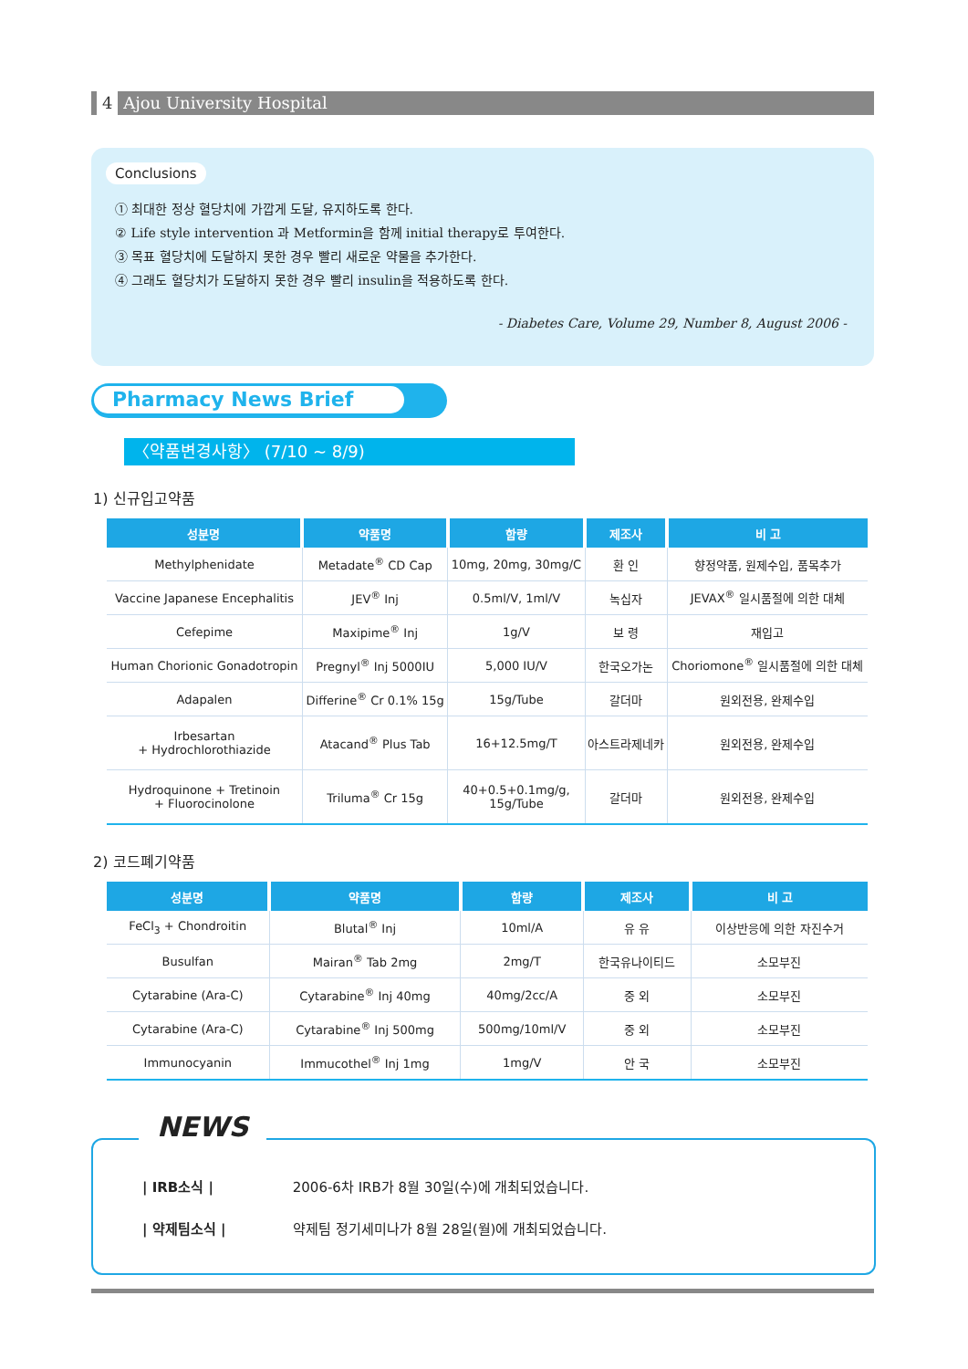4 Ajou University Hospital
Conclusions
① 최대한 정상 혈당치에 가깝게 도달, 유지하도록 한다.
② Life style intervention 과 Metformin을 함께 initial therapy로 투여한다.
③ 목표 혈당치에 도달하지 못한 경우 빨리 새로운 약물을 추가한다.
④ 그래도 혈당치가 도달하지 못한 경우 빨리 insulin을 적용하도록 한다.
- Diabetes Care, Volume 29, Number 8, August 2006 -
Pharmacy News Brief
〈약품변경사항〉 (7/10 ~ 8/9)
1) 신규입고약품
| 성분명 | 약품명 | 함량 | 제조사 | 비 고 |
| --- | --- | --- | --- | --- |
| Methylphenidate | Metadate<sup>®</sup> CD Cap | 10mg, 20mg, 30mg/C | 환 인 | 향정약품, 원제수입, 품목추가 |
| Vaccine Japanese Encephalitis | JEV<sup>®</sup> Inj | 0.5ml/V, 1ml/V | 녹십자 | JEVAX<sup>®</sup> 일시품절에 의한 대체 |
| Cefepime | Maxipime<sup>®</sup> Inj | 1g/V | 보 령 | 재입고 |
| Human Chorionic Gonadotropin | Pregnyl<sup>®</sup> Inj 5000IU | 5,000 IU/V | 한국오가논 | Choriomone<sup>®</sup> 일시품절에 의한 대체 |
| Adapalen | Differine<sup>®</sup> Cr 0.1% 15g | 15g/Tube | 갈더마 | 원외전용, 완제수입 |
| Irbesartan + Hydrochlorothiazide | Atacand<sup>®</sup> Plus Tab | 16+12.5mg/T | 아스트라제네카 | 원외전용, 완제수입 |
| Hydroquinone + Tretinoin + Fluorocinolone | Triluma<sup>®</sup> Cr 15g | 40+0.5+0.1mg/g, 15g/Tube | 갈더마 | 원외전용, 완제수입 |
2) 코드폐기약품
| 성분명 | 약품명 | 함량 | 제조사 | 비 고 |
| --- | --- | --- | --- | --- |
| FeCl<sub>3</sub> + Chondroitin | Blutal<sup>®</sup> Inj | 10ml/A | 유 유 | 이상반응에 의한 자진수거 |
| Busulfan | Mairan<sup>®</sup> Tab 2mg | 2mg/T | 한국유나이티드 | 소모부진 |
| Cytarabine (Ara-C) | Cytarabine<sup>®</sup> Inj 40mg | 40mg/2cc/A | 중 외 | 소모부진 |
| Cytarabine (Ara-C) | Cytarabine<sup>®</sup> Inj 500mg | 500mg/10ml/V | 중 외 | 소모부진 |
| Immunocyanin | Immucothel<sup>®</sup> Inj 1mg | 1mg/V | 안 국 | 소모부진 |
NEWS
| IRB소식 | 2006-6차 IRB가 8월 30일(수)에 개최되었습니다.
| 약제팀소식 | 약제팀 정기세미나가 8월 28일(월)에 개최되었습니다.